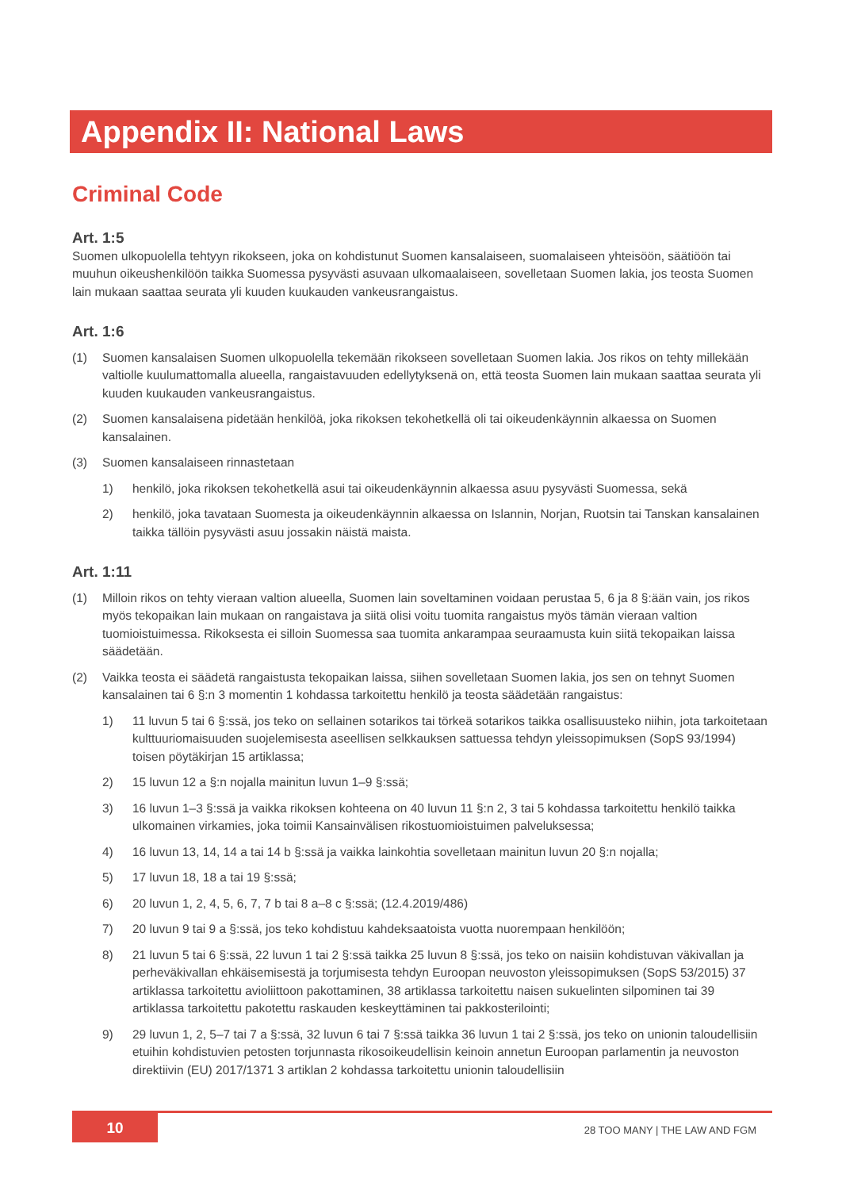Appendix II: National Laws
Criminal Code
Art. 1:5
Suomen ulkopuolella tehtyyn rikokseen, joka on kohdistunut Suomen kansalaiseen, suomalaiseen yhteisöön, säätiöön tai muuhun oikeushenkilöön taikka Suomessa pysyvästi asuvaan ulkomaalaiseen, sovelletaan Suomen lakia, jos teosta Suomen lain mukaan saattaa seurata yli kuuden kuukauden vankeusrangaistus.
Art. 1:6
(1) Suomen kansalaisen Suomen ulkopuolella tekemään rikokseen sovelletaan Suomen lakia. Jos rikos on tehty millekään valtiolle kuulumattomalla alueella, rangaistavuuden edellytyksenä on, että teosta Suomen lain mukaan saattaa seurata yli kuuden kuukauden vankeusrangaistus.
(2) Suomen kansalaisena pidetään henkilöä, joka rikoksen tekohetkellä oli tai oikeudenkäynnin alkaessa on Suomen kansalainen.
(3) Suomen kansalaiseen rinnastetaan
1) henkilö, joka rikoksen tekohetkellä asui tai oikeudenkäynnin alkaessa asuu pysyvästi Suomessa, sekä
2) henkilö, joka tavataan Suomesta ja oikeudenkäynnin alkaessa on Islannin, Norjan, Ruotsin tai Tanskan kansalainen taikka tällöin pysyvästi asuu jossakin näistä maista.
Art. 1:11
(1) Milloin rikos on tehty vieraan valtion alueella, Suomen lain soveltaminen voidaan perustaa 5, 6 ja 8 §:ään vain, jos rikos myös tekopaikan lain mukaan on rangaistava ja siitä olisi voitu tuomita rangaistus myös tämän vieraan valtion tuomioistuimessa. Rikoksesta ei silloin Suomessa saa tuomita ankarampaa seuraamusta kuin siitä tekopaikan laissa säädetään.
(2) Vaikka teosta ei säädetä rangaistusta tekopaikan laissa, siihen sovelletaan Suomen lakia, jos sen on tehnyt Suomen kansalainen tai 6 §:n 3 momentin 1 kohdassa tarkoitettu henkilö ja teosta säädetään rangaistus:
1) 11 luvun 5 tai 6 §:ssä, jos teko on sellainen sotarikos tai törkeä sotarikos taikka osallisuusteko niihin, jota tarkoitetaan kulttuuriomaisuuden suojelemisesta aseellisen selkkauksen sattuessa tehdyn yleissopimuksen (SopS 93/1994) toisen pöytäkirjan 15 artiklassa;
2) 15 luvun 12 a §:n nojalla mainitun luvun 1–9 §:ssä;
3) 16 luvun 1–3 §:ssä ja vaikka rikoksen kohteena on 40 luvun 11 §:n 2, 3 tai 5 kohdassa tarkoitettu henkilö taikka ulkomainen virkamies, joka toimii Kansainvälisen rikostuomioistuimen palveluksessa;
4) 16 luvun 13, 14, 14 a tai 14 b §:ssä ja vaikka lainkohtia sovelletaan mainitun luvun 20 §:n nojalla;
5) 17 luvun 18, 18 a tai 19 §:ssä;
6) 20 luvun 1, 2, 4, 5, 6, 7, 7 b tai 8 a–8 c §:ssä; (12.4.2019/486)
7) 20 luvun 9 tai 9 a §:ssä, jos teko kohdistuu kahdeksaatoista vuotta nuorempaan henkilöön;
8) 21 luvun 5 tai 6 §:ssä, 22 luvun 1 tai 2 §:ssä taikka 25 luvun 8 §:ssä, jos teko on naisiin kohdistuvan väkivallan ja perheväkivallan ehkäisemisestä ja torjumisesta tehdyn Euroopan neuvoston yleissopimuksen (SopS 53/2015) 37 artiklassa tarkoitettu avioliittoon pakottaminen, 38 artiklassa tarkoitettu naisen sukuelinten silpominen tai 39 artiklassa tarkoitettu pakotettu raskauden keskeyttäminen tai pakkosterilointi;
9) 29 luvun 1, 2, 5–7 tai 7 a §:ssä, 32 luvun 6 tai 7 §:ssä taikka 36 luvun 1 tai 2 §:ssä, jos teko on unionin taloudellisiin etuihin kohdistuvien petosten torjunnasta rikosoikeudellisin keinoin annetun Euroopan parlamentin ja neuvoston direktiivin (EU) 2017/1371 3 artiklan 2 kohdassa tarkoitettu unionin taloudellisiin
10
28 TOO MANY | THE LAW AND FGM